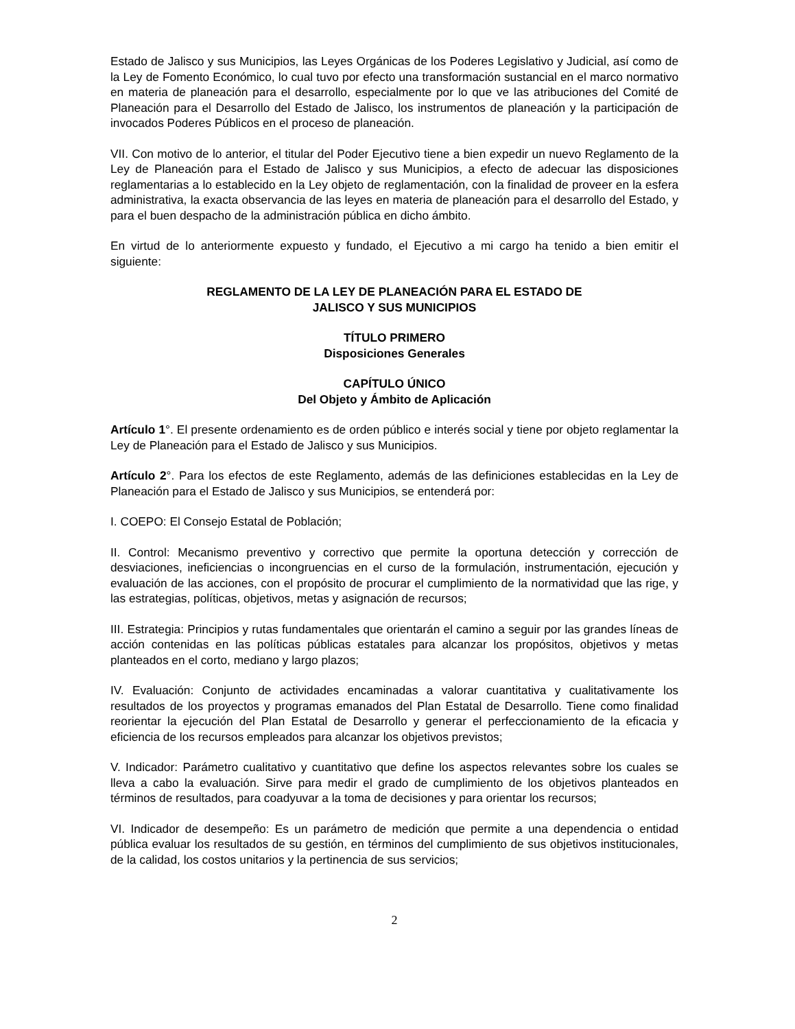Estado de Jalisco y sus Municipios, las Leyes Orgánicas de los Poderes Legislativo y Judicial, así como de la Ley de Fomento Económico, lo cual tuvo por efecto una transformación sustancial en el marco normativo en materia de planeación para el desarrollo, especialmente por lo que ve las atribuciones del Comité de Planeación para el Desarrollo del Estado de Jalisco, los instrumentos de planeación y la participación de invocados Poderes Públicos en el proceso de planeación.
VII. Con motivo de lo anterior, el titular del Poder Ejecutivo tiene a bien expedir un nuevo Reglamento de la Ley de Planeación para el Estado de Jalisco y sus Municipios, a efecto de adecuar las disposiciones reglamentarias a lo establecido en la Ley objeto de reglamentación, con la finalidad de proveer en la esfera administrativa, la exacta observancia de las leyes en materia de planeación para el desarrollo del Estado, y para el buen despacho de la administración pública en dicho ámbito.
En virtud de lo anteriormente expuesto y fundado, el Ejecutivo a mi cargo ha tenido a bien emitir el siguiente:
REGLAMENTO DE LA LEY DE PLANEACIÓN PARA EL ESTADO DE
JALISCO Y SUS MUNICIPIOS
TÍTULO PRIMERO
Disposiciones Generales
CAPÍTULO ÚNICO
Del Objeto y Ámbito de Aplicación
Artículo 1°. El presente ordenamiento es de orden público e interés social y tiene por objeto reglamentar la Ley de Planeación para el Estado de Jalisco y sus Municipios.
Artículo 2°. Para los efectos de este Reglamento, además de las definiciones establecidas en la Ley de Planeación para el Estado de Jalisco y sus Municipios, se entenderá por:
I. COEPO: El Consejo Estatal de Población;
II. Control: Mecanismo preventivo y correctivo que permite la oportuna detección y corrección de desviaciones, ineficiencias o incongruencias en el curso de la formulación, instrumentación, ejecución y evaluación de las acciones, con el propósito de procurar el cumplimiento de la normatividad que las rige, y las estrategias, políticas, objetivos, metas y asignación de recursos;
III. Estrategia: Principios y rutas fundamentales que orientarán el camino a seguir por las grandes líneas de acción contenidas en las políticas públicas estatales para alcanzar los propósitos, objetivos y metas planteados en el corto, mediano y largo plazos;
IV. Evaluación: Conjunto de actividades encaminadas a valorar cuantitativa y cualitativamente los resultados de los proyectos y programas emanados del Plan Estatal de Desarrollo. Tiene como finalidad reorientar la ejecución del Plan Estatal de Desarrollo y generar el perfeccionamiento de la eficacia y eficiencia de los recursos empleados para alcanzar los objetivos previstos;
V. Indicador: Parámetro cualitativo y cuantitativo que define los aspectos relevantes sobre los cuales se lleva a cabo la evaluación. Sirve para medir el grado de cumplimiento de los objetivos planteados en términos de resultados, para coadyuvar a la toma de decisiones y para orientar los recursos;
VI. Indicador de desempeño: Es un parámetro de medición que permite a una dependencia o entidad pública evaluar los resultados de su gestión, en términos del cumplimiento de sus objetivos institucionales, de la calidad, los costos unitarios y la pertinencia de sus servicios;
2